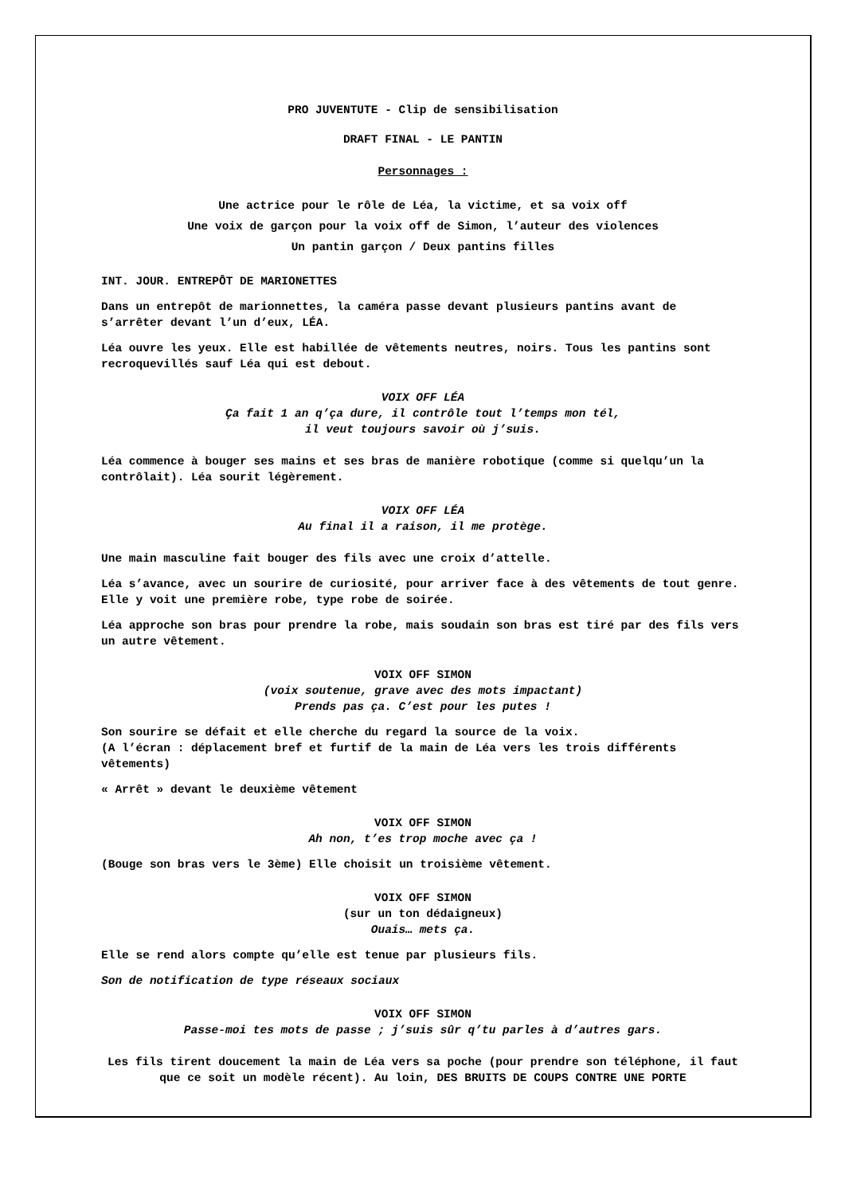PRO JUVENTUTE - Clip de sensibilisation
DRAFT FINAL - LE PANTIN
Personnages :
Une actrice pour le rôle de Léa, la victime, et sa voix off
Une voix de garçon pour la voix off de Simon, l’auteur des violences
Un pantin garçon / Deux pantins filles
INT. JOUR. ENTREPÔT DE MARIONETTES
Dans un entrepôt de marionnettes, la caméra passe devant plusieurs pantins avant de s’arrêter devant l’un d’eux, LÉA.
Léa ouvre les yeux. Elle est habillée de vêtements neutres, noirs. Tous les pantins sont recroquevillés sauf Léa qui est debout.
VOIX OFF LÉA
Ça fait 1 an q’ça dure, il contrôle tout l’temps mon tél,
il veut toujours savoir où j’suis.
Léa commence à bouger ses mains et ses bras de manière robotique (comme si quelqu’un la contrôlait). Léa sourit légèrement.
VOIX OFF LÉA
Au final il a raison, il me protège.
Une main masculine fait bouger des fils avec une croix d’attelle.
Léa s’avance, avec un sourire de curiosité, pour arriver face à des vêtements de tout genre. Elle y voit une première robe, type robe de soirée.
Léa approche son bras pour prendre la robe, mais soudain son bras est tiré par des fils vers un autre vêtement.
VOIX OFF SIMON
(voix soutenue, grave avec des mots impactant)
Prends pas ça. C’est pour les putes !
Son sourire se défait et elle cherche du regard la source de la voix.
(A l’écran : déplacement bref et furtif de la main de Léa vers les trois différents vêtements)
« Arrêt » devant le deuxième vêtement
VOIX OFF SIMON
Ah non, t’es trop moche avec ça !
(Bouge son bras vers le 3ème) Elle choisit un troisième vêtement.
VOIX OFF SIMON
(sur un ton dédaigneux)
Ouais… mets ça.
Elle se rend alors compte qu’elle est tenue par plusieurs fils.
Son de notification de type réseaux sociaux
VOIX OFF SIMON
Passe-moi tes mots de passe ; j’suis sûr q’tu parles à d’autres gars.
Les fils tirent doucement la main de Léa vers sa poche (pour prendre son téléphone, il faut que ce soit un modèle récent). Au loin, DES BRUITS DE COUPS CONTRE UNE PORTE